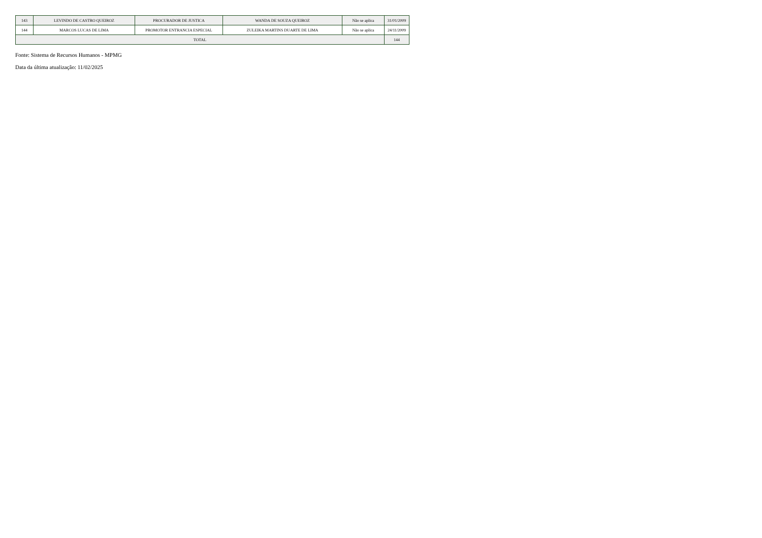| 143 | LEVINDO DE CASTRO QUEIROZ | PROCURADOR DE JUSTICA | WANDA DE SOUZA QUEIROZ | Não se aplica | 31/01/2009 |
| 144 | MARCOS LUCAS DE LIMA | PROMOTOR ENTRANCIA ESPECIAL | ZULEIKA MARTINS DUARTE DE LIMA | Não se aplica | 24/11/2009 |
| TOTAL | | | | | 144 |
Fonte: Sistema de Recursos Humanos - MPMG
Data da última atualização: 11/02/2025